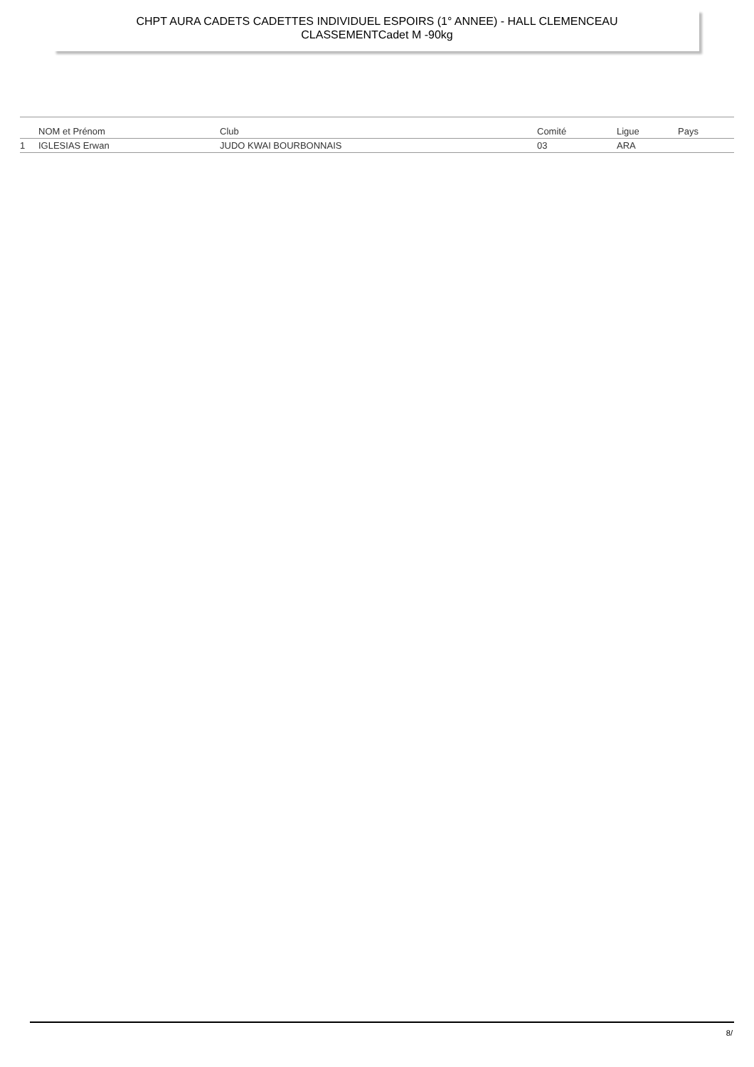CHPT AURA CADETS CADETTES INDIVIDUEL ESPOIRS (1° ANNEE) - HALL CLEMENCEAU
CLASSEMENTCadet M -90kg
| | NOM et Prénom | Club | Comité | Ligue | Pays |
| --- | --- | --- | --- | --- | --- |
| 1 | IGLESIAS Erwan | JUDO KWAI BOURBONNAIS | 03 | ARA | |
8/